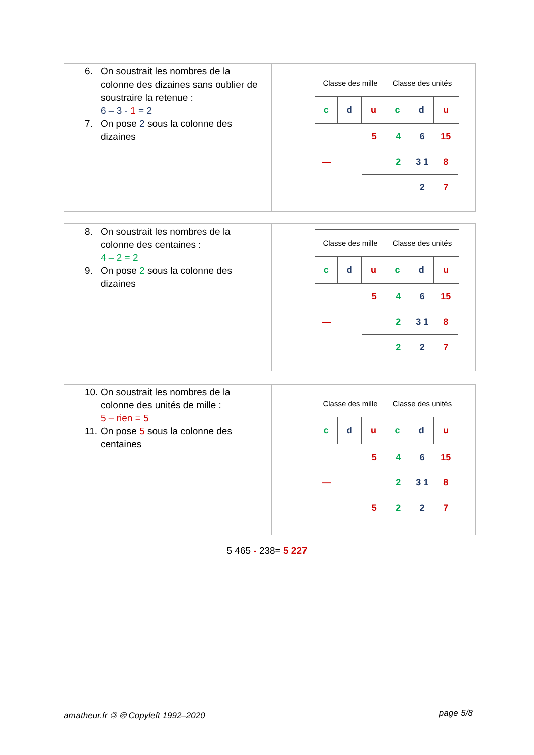6. On soustrait les nombres de la colonne des dizaines sans oublier de soustraire la retenue :
6 – 3 - 1 = 2
7. On pose 2 sous la colonne des dizaines
| Classe des mille | | | Classe des unités | | |
| c | d | u | c | d | u |
5 4 6 15
— 2 3 1 8
2 7
8. On soustrait les nombres de la colonne des centaines :
4 – 2 = 2
9. On pose 2 sous la colonne des dizaines
| Classe des mille | | | Classe des unités | | |
| c | d | u | c | d | u |
5 4 6 15
— 2 3 1 8
2 2 7
10. On soustrait les nombres de la colonne des unités de mille :
5 – rien = 5
11. On pose 5 sous la colonne des centaines
| Classe des mille | | | Classe des unités | | |
| c | d | u | c | d | u |
5 4 6 15
— 2 3 1 8
5 2 2 7
5 465 - 238= 5 227
amatheur.fr 🄯 🅭 Copyleft 1992–2020 page 5/8